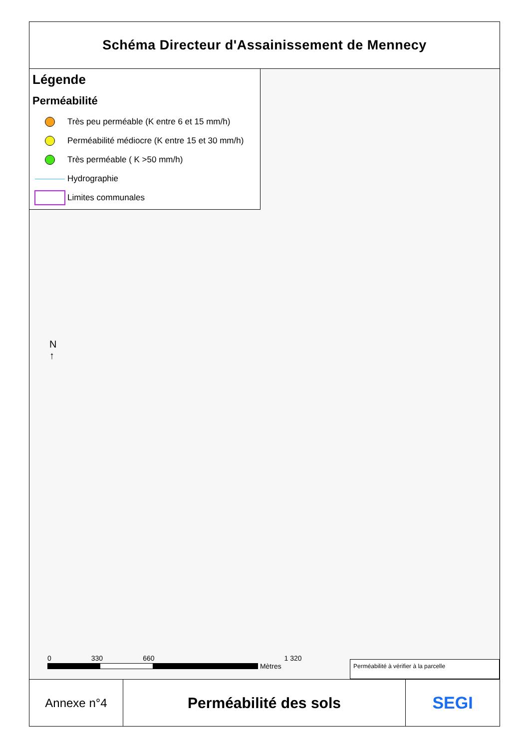Schéma Directeur d'Assainissement de Mennecy
Légende
Perméabilité
Très peu perméable (K entre 6 et 15 mm/h)
Perméabilité médiocre (K entre 15 et 30 mm/h)
Très perméable ( K >50 mm/h)
Hydrographie
Limites communales
N
↑
0 330 660 1 320
Mètres
Perméabilité à vérifier à la parcelle
Annexe n°4
Perméabilité des sols SEGI